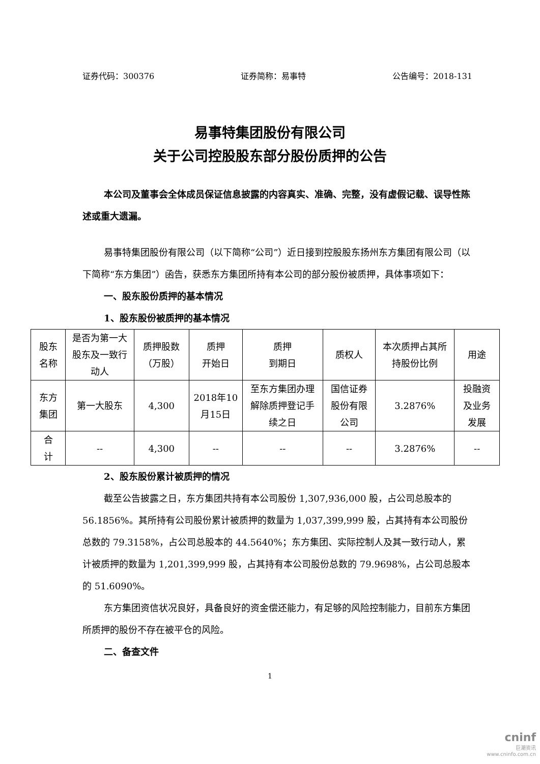证券代码：300376 证券简称：易事特 公告编号：2018-131
易事特集团股份有限公司
关于公司控股股东部分股份质押的公告
本公司及董事会全体成员保证信息披露的内容真实、准确、完整，没有虚假记载、误导性陈述或重大遗漏。
易事特集团股份有限公司（以下简称“公司”）近日接到控股股东扬州东方集团有限公司（以下简称“东方集团”）函告，获悉东方集团所持有本公司的部分股份被质押，具体事项如下：
一、股东股份质押的基本情况
1、股东股份被质押的基本情况
| 股东名称 | 是否为第一大股东及一致行动人 | 质押股数（万股） | 质押 开始日 | 质押 到期日 | 质权人 | 本次质押占其所持股份比例 | 用途 |
| 东方集团 | 第一大股东 | 4,300 | 2018年10月15日 | 至东方集团办理解除质押登记手续之日 | 国信证券股份有限公司 | 3.2876% | 投融资及业务发展 |
| 合 计 | -- | 4,300 | -- | -- | -- | 3.2876% | -- |
2、股东股份累计被质押的情况
截至公告披露之日，东方集团共持有本公司股份 1,307,936,000 股，占公司总股本的 56.1856%。其所持有公司股份累计被质押的数量为 1,037,399,999 股，占其持有本公司股份总数的 79.3158%，占公司总股本的 44.5640%；东方集团、实际控制人及其一致行动人，累计被质押的数量为 1,201,399,999 股，占其持有本公司股份总数的 79.9698%，占公司总股本的 51.6090%。
东方集团资信状况良好，具备良好的资金偿还能力，有足够的风险控制能力，目前东方集团所质押的股份不存在被平仓的风险。
二、备查文件
1
cninf
巨潮资讯
www.cninfo.com.cn